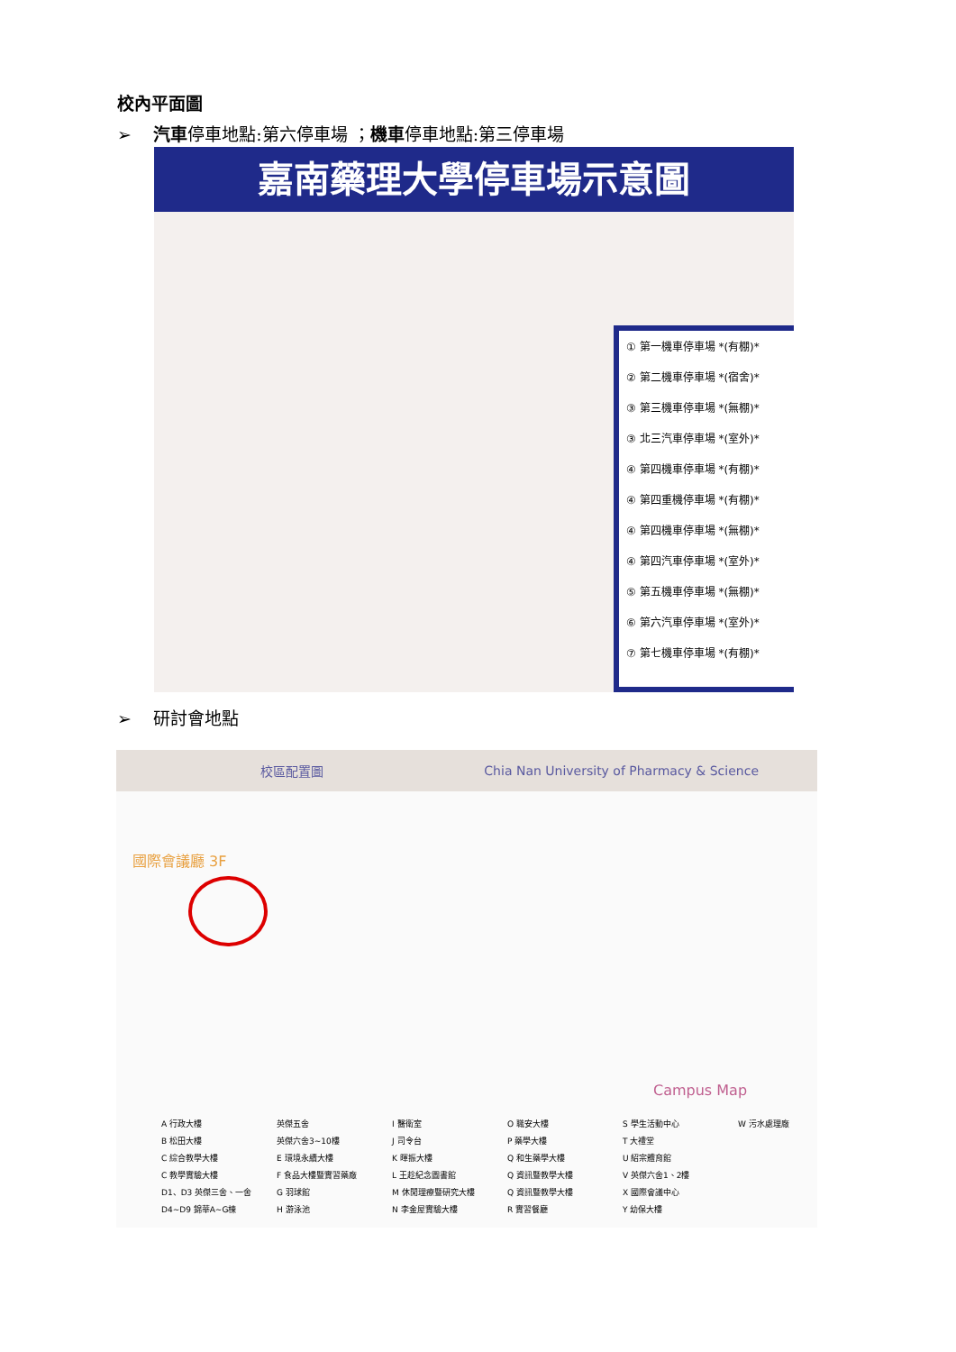校內平面圖
➢ 汽車停車地點:第六停車場 ；機車停車地點:第三停車場
嘉南藥理大學停車場示意圖
① 第一機車停車場 *(有棚)*
② 第二機車停車場 *(宿舍)*
③ 第三機車停車場 *(無棚)*
③ 北三汽車停車場 *(室外)*
④ 第四機車停車場 *(有棚)*
④ 第四重機停車場 *(有棚)*
④ 第四機車停車場 *(無棚)*
④ 第四汽車停車場 *(室外)*
⑤ 第五機車停車場 *(無棚)*
⑥ 第六汽車停車場 *(室外)*
⑦ 第七機車停車場 *(有棚)*
➢ 研討會地點
校區配置圖 Chia Nan University of Pharmacy & Science
國際會議廳 3F
Campus Map
A 行政大樓 英傑五舍 I 醫衛室 O 職安大樓 S 學生活動中心 W 污水處理廠 B 松田大樓 英傑六舍3~10樓 J 司令台 P 藥學大樓 T 大禮堂 C 綜合教學大樓 E 環境永續大樓 K 暉振大樓 Q 和生藥學大樓 U 紹宗體育館 C 教學實驗大樓 F 食品大樓暨實習藥廠 L 王趁紀念圖書館 Q 資訊暨教學大樓 V 英傑六舍1、2樓 D1、D3 英傑三舍、一舍 G 羽球館 M 休閒理療暨研究大樓 Q 資訊暨教學大樓 X 國際會議中心 D4~D9 錦華A~G棟 H 游泳池 N 李金屋實驗大樓 R 實習餐廳 Y 幼保大樓